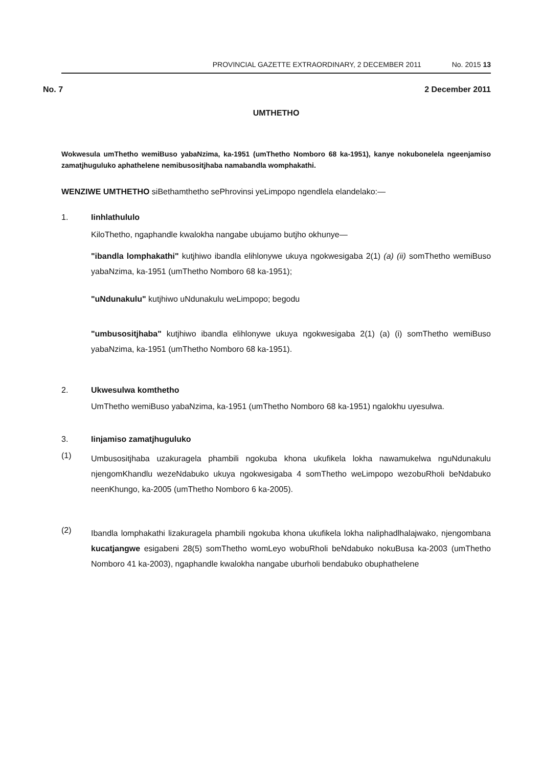PROVINCIAL GAZETTE EXTRAORDINARY, 2 DECEMBER 2011 No. 2015 13
No. 7 2 December 2011
UMTHETHO
Wokwesula umThetho wemiBuso yabaNzima, ka-1951 (umThetho Nomboro 68 ka-1951), kanye nokubonelela ngeenjamiso zamatjhuguluko aphathelene nemibusositjhaba namabandla womphakathi.
WENZIWE UMTHETHO siBethamthetho sePhrovinsi yeLimpopo ngendlela elandelako:—
1. Iinhlathululo
KiloThetho, ngaphandle kwalokha nangabe ubujamo butjho okhunye—
"ibandla lomphakathi" kutjhiwo ibandla elihlonywe ukuya ngokwesigaba 2(1) (a) (ii) somThetho wemiBuso yabaNzima, ka-1951 (umThetho Nomboro 68 ka-1951);
"uNdunakulu" kutjhiwo uNdunakulu weLimpopo; begodu
"umbusositjhaba" kutjhiwo ibandla elihlonywe ukuya ngokwesigaba 2(1) (a) (i) somThetho wemiBuso yabaNzima, ka-1951 (umThetho Nomboro 68 ka-1951).
2. Ukwesulwa komthetho
UmThetho wemiBuso yabaNzima, ka-1951 (umThetho Nomboro 68 ka-1951) ngalokhu uyesulwa.
3. Iinjamiso zamatjhuguluko
(1)
Umbusositjhaba uzakuragela phambili ngokuba khona ukufikela lokha nawamukelwa nguNdunakulu njengomKhandlu wezeNdabuko ukuya ngokwesigaba 4 somThetho weLimpopo wezobuRholi beNdabuko neenKhungo, ka-2005 (umThetho Nomboro 6 ka-2005).
(2)
Ibandla lomphakathi lizakuragela phambili ngokuba khona ukufikela lokha naliphadlhalajwako, njengombana kucatjangwe esigabeni 28(5) somThetho womLeyo wobuRholi beNdabuko nokuBusa ka-2003 (umThetho Nomboro 41 ka-2003), ngaphandle kwalokha nangabe uburholi bendabuko obuphathelene